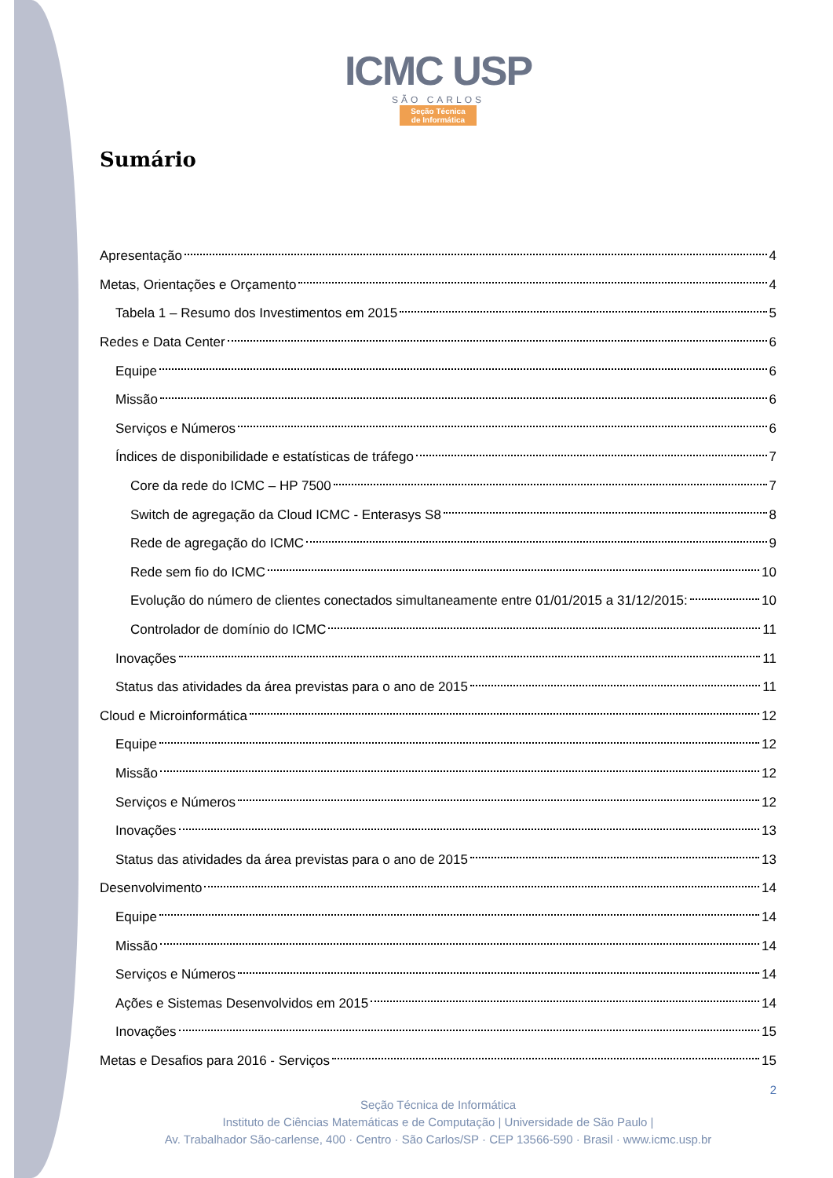ICMC USP
SÃO CARLOS
Seção Técnica
de Informática
Sumário
Apresentação 4
Metas, Orientações e Orçamento 4
Tabela 1 – Resumo dos Investimentos em 2015 5
Redes e Data Center 6
Equipe 6
Missão 6
Serviços e Números 6
Índices de disponibilidade e estatísticas de tráfego 7
Core da rede do ICMC – HP 7500 7
Switch de agregação da Cloud ICMC - Enterasys S8 8
Rede de agregação do ICMC 9
Rede sem fio do ICMC 10
Evolução do número de clientes conectados simultaneamente entre 01/01/2015 a 31/12/2015: 10
Controlador de domínio do ICMC 11
Inovações 11
Status das atividades da área previstas para o ano de 2015 11
Cloud e Microinformática 12
Equipe 12
Missão 12
Serviços e Números 12
Inovações 13
Status das atividades da área previstas para o ano de 2015 13
Desenvolvimento 14
Equipe 14
Missão 14
Serviços e Números 14
Ações e Sistemas Desenvolvidos em 2015 14
Inovações 15
Metas e Desafios para 2016 - Serviços 15
2
Seção Técnica de Informática
Instituto de Ciências Matemáticas e de Computação | Universidade de São Paulo |
Av. Trabalhador São-carlense, 400 · Centro · São Carlos/SP · CEP 13566-590 · Brasil · www.icmc.usp.br